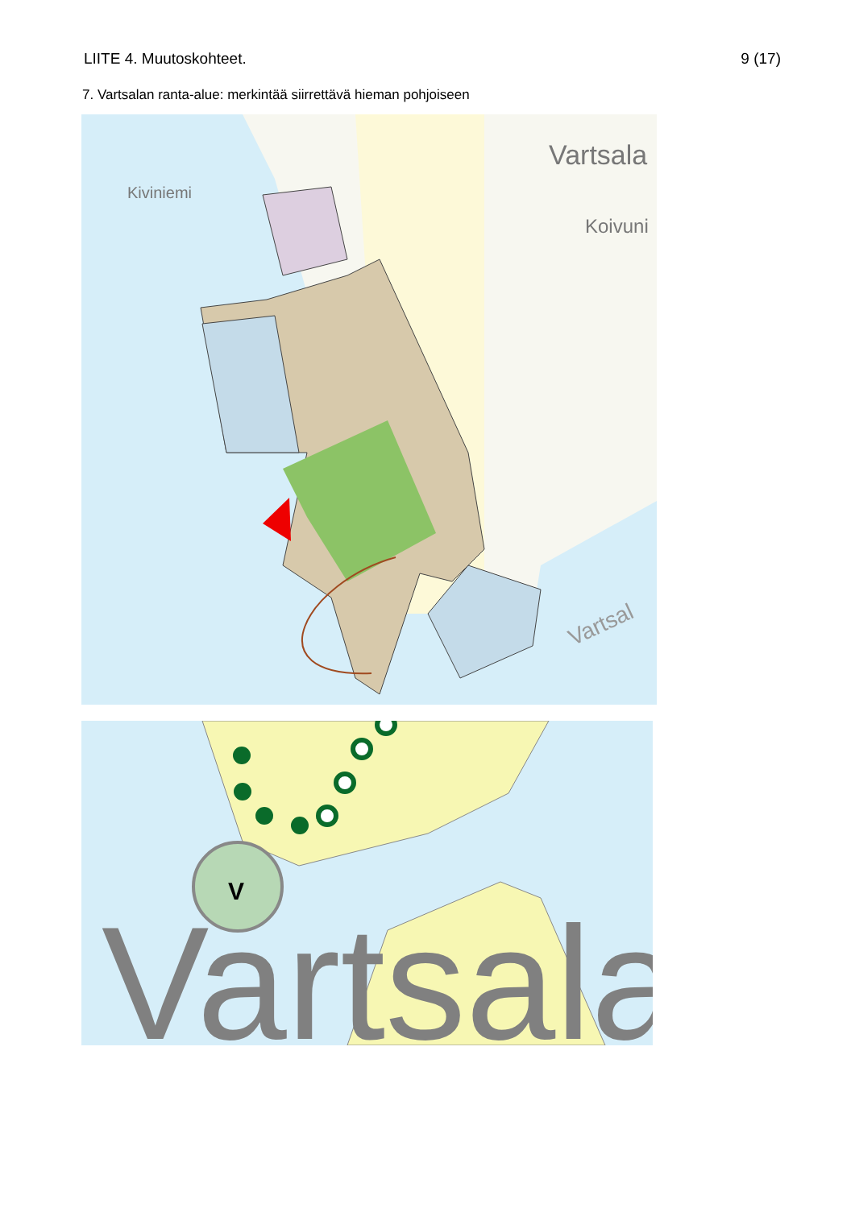LIITE 4. Muutoskohteet. 9 (17)
7. Vartsalan ranta-alue: merkintää siirrettävä hieman pohjoiseen
Vartsala
Kiviniemi
Koivuni
Vartsal
V
Vartsala